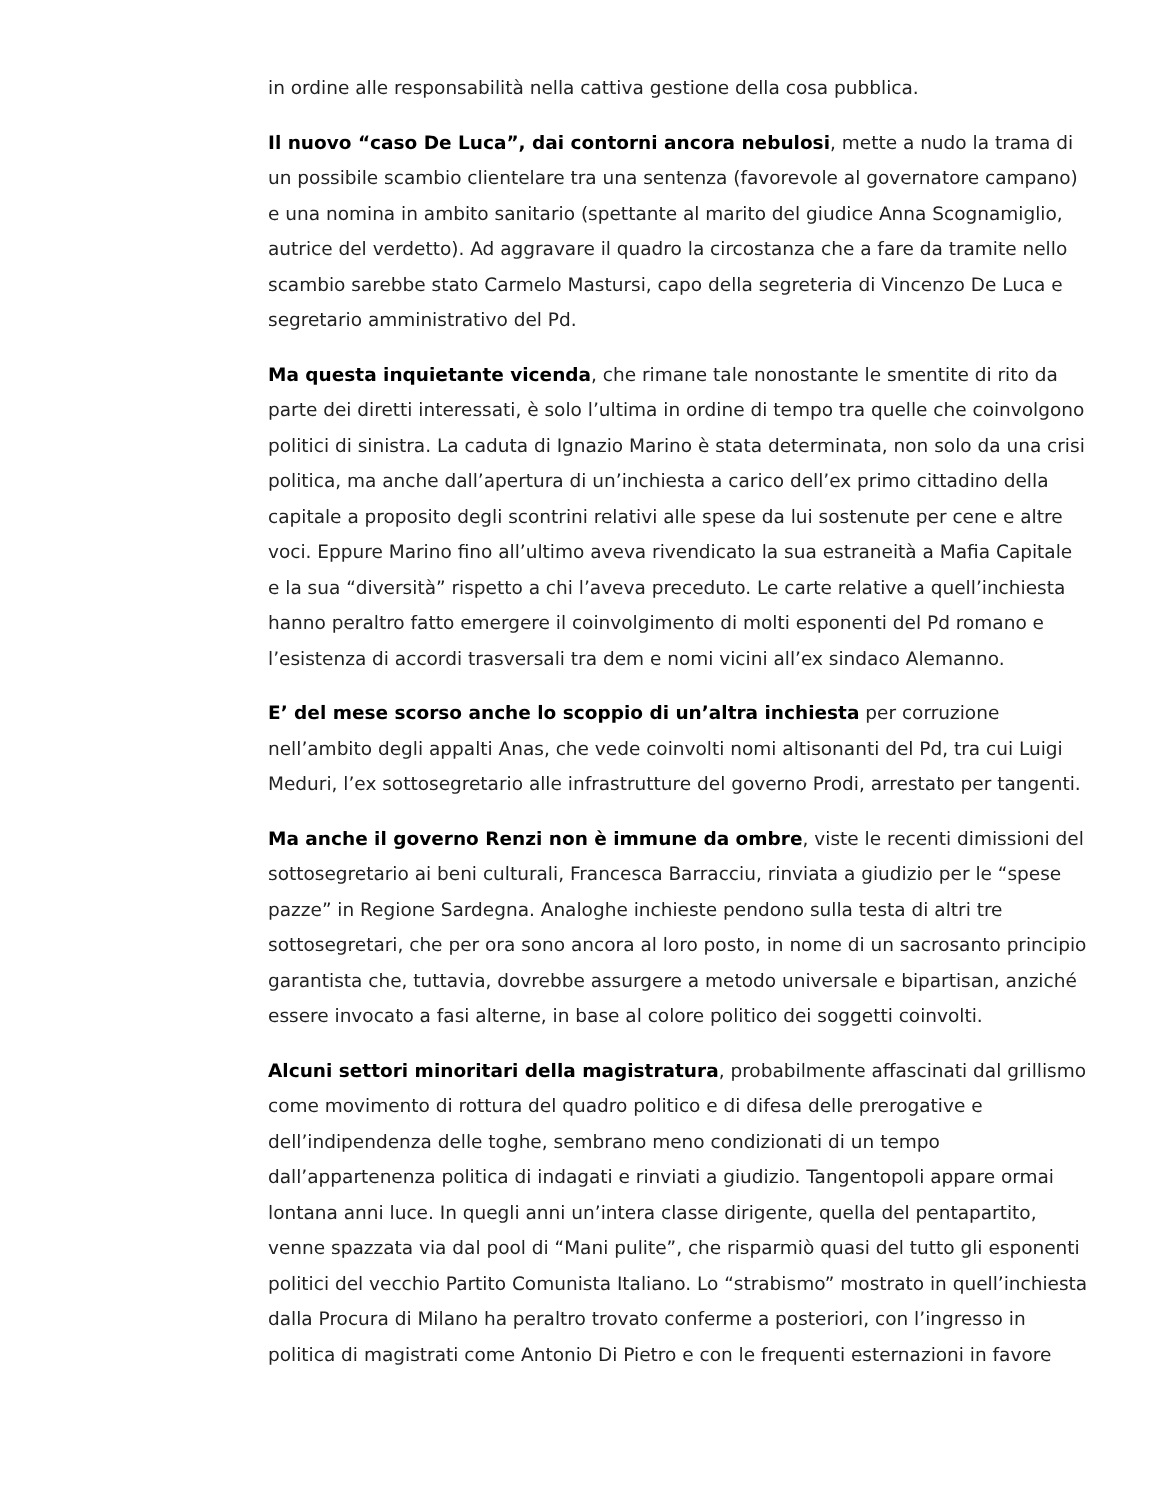in ordine alle responsabilità nella cattiva gestione della cosa pubblica.
Il nuovo “caso De Luca”, dai contorni ancora nebulosi, mette a nudo la trama di un possibile scambio clientelare tra una sentenza (favorevole al governatore campano) e una nomina in ambito sanitario (spettante al marito del giudice Anna Scognamiglio, autrice del verdetto). Ad aggravare il quadro la circostanza che a fare da tramite nello scambio sarebbe stato Carmelo Mastursi, capo della segreteria di Vincenzo De Luca e segretario amministrativo del Pd.
Ma questa inquietante vicenda, che rimane tale nonostante le smentite di rito da parte dei diretti interessati, è solo l’ultima in ordine di tempo tra quelle che coinvolgono politici di sinistra. La caduta di Ignazio Marino è stata determinata, non solo da una crisi politica, ma anche dall’apertura di un’inchiesta a carico dell’ex primo cittadino della capitale a proposito degli scontrini relativi alle spese da lui sostenute per cene e altre voci. Eppure Marino fino all’ultimo aveva rivendicato la sua estraneità a Mafia Capitale e la sua “diversità” rispetto a chi l’aveva preceduto. Le carte relative a quell’inchiesta hanno peraltro fatto emergere il coinvolgimento di molti esponenti del Pd romano e l’esistenza di accordi trasversali tra dem e nomi vicini all’ex sindaco Alemanno.
E’ del mese scorso anche lo scoppio di un’altra inchiesta per corruzione nell’ambito degli appalti Anas, che vede coinvolti nomi altisonanti del Pd, tra cui Luigi Meduri, l’ex sottosegretario alle infrastrutture del governo Prodi, arrestato per tangenti.
Ma anche il governo Renzi non è immune da ombre, viste le recenti dimissioni del sottosegretario ai beni culturali, Francesca Barracciu, rinviata a giudizio per le “spese pazze” in Regione Sardegna. Analoghe inchieste pendono sulla testa di altri tre sottosegretari, che per ora sono ancora al loro posto, in nome di un sacrosanto principio garantista che, tuttavia, dovrebbe assurgere a metodo universale e bipartisan, anziché essere invocato a fasi alterne, in base al colore politico dei soggetti coinvolti.
Alcuni settori minoritari della magistratura, probabilmente affascinati dal grillismo come movimento di rottura del quadro politico e di difesa delle prerogative e dell’indipendenza delle toghe, sembrano meno condizionati di un tempo dall’appartenenza politica di indagati e rinviati a giudizio. Tangentopoli appare ormai lontana anni luce. In quegli anni un’intera classe dirigente, quella del pentapartito, venne spazzata via dal pool di “Mani pulite”, che risparmiò quasi del tutto gli esponenti politici del vecchio Partito Comunista Italiano. Lo “strabismo” mostrato in quell’inchiesta dalla Procura di Milano ha peraltro trovato conferme a posteriori, con l’ingresso in politica di magistrati come Antonio Di Pietro e con le frequenti esternazioni in favore